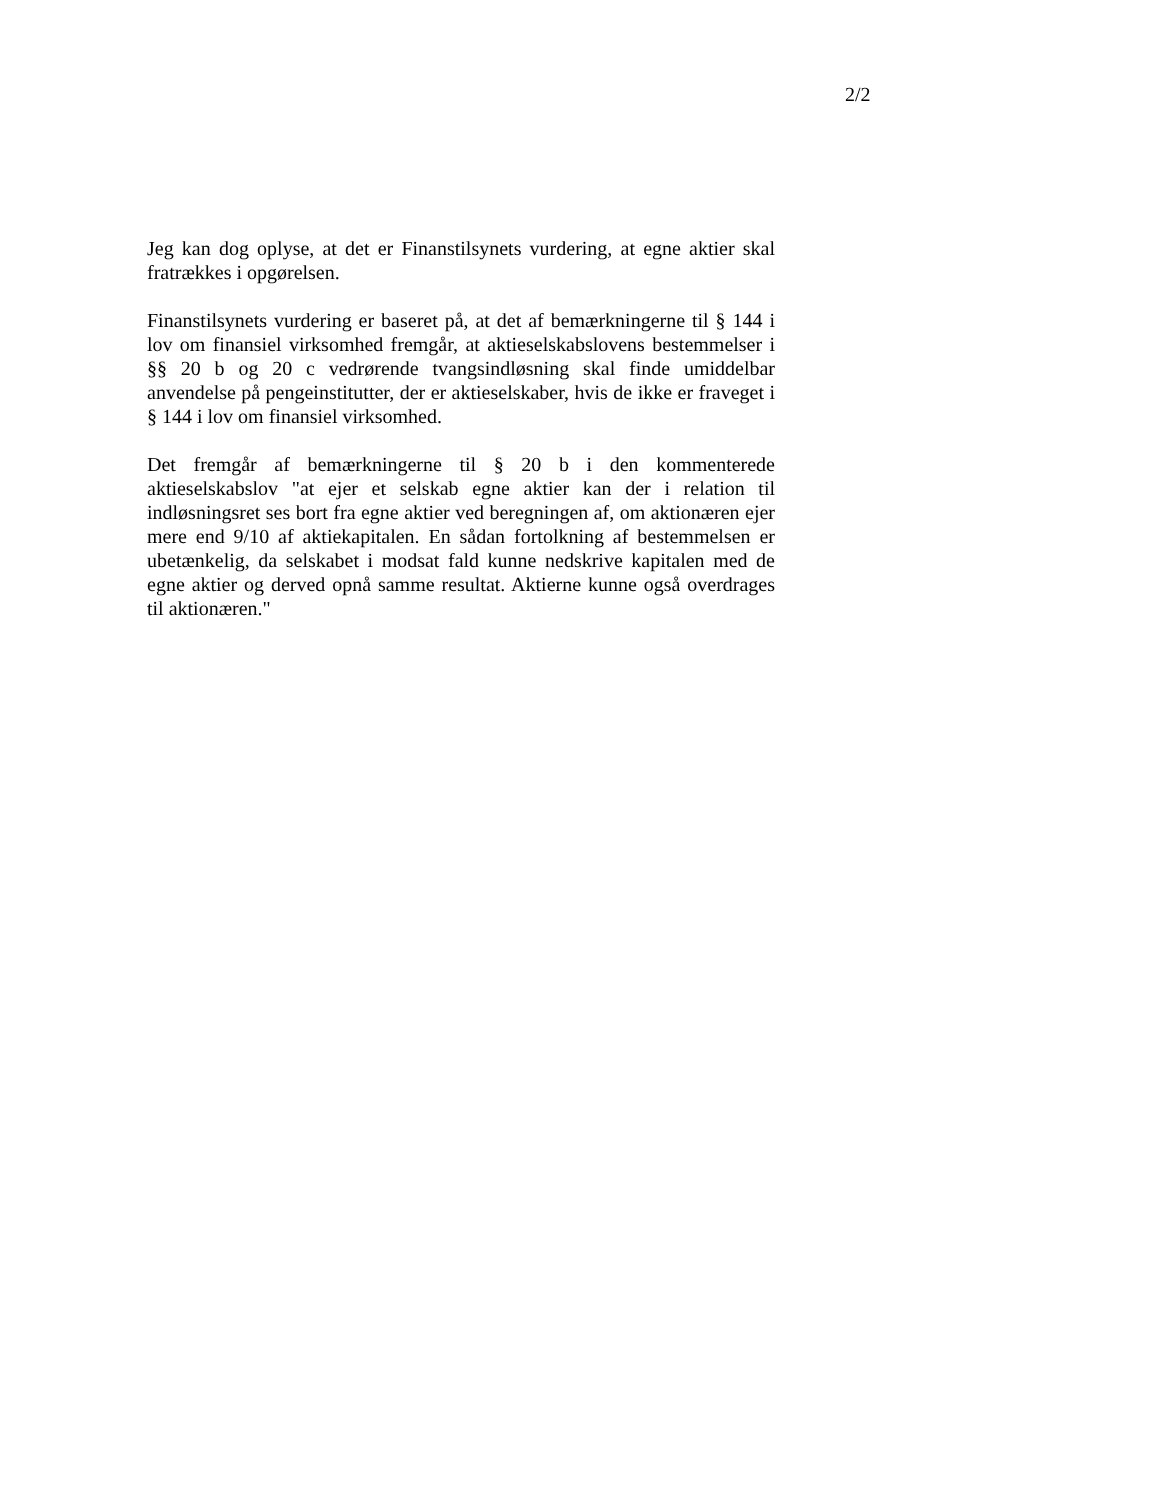2/2
Jeg kan dog oplyse, at det er Finanstilsynets vurdering, at egne aktier skal fratrækkes i opgørelsen.
Finanstilsynets vurdering er baseret på, at det af bemærkningerne til § 144 i lov om finansiel virksomhed fremgår, at aktieselskabslovens bestemmelser i §§ 20 b og 20 c vedrørende tvangsindløsning skal finde umiddelbar anvendelse på pengeinstitutter, der er aktieselskaber, hvis de ikke er fraveget i § 144 i lov om finansiel virksomhed.
Det fremgår af bemærkningerne til § 20 b i den kommenterede aktieselskabslov "at ejer et selskab egne aktier kan der i relation til indløsningsret ses bort fra egne aktier ved beregningen af, om aktionæren ejer mere end 9/10 af aktiekapitalen. En sådan fortolkning af bestemmelsen er ubetænkelig, da selskabet i modsat fald kunne nedskrive kapitalen med de egne aktier og derved opnå samme resultat. Aktierne kunne også overdrages til aktionæren."